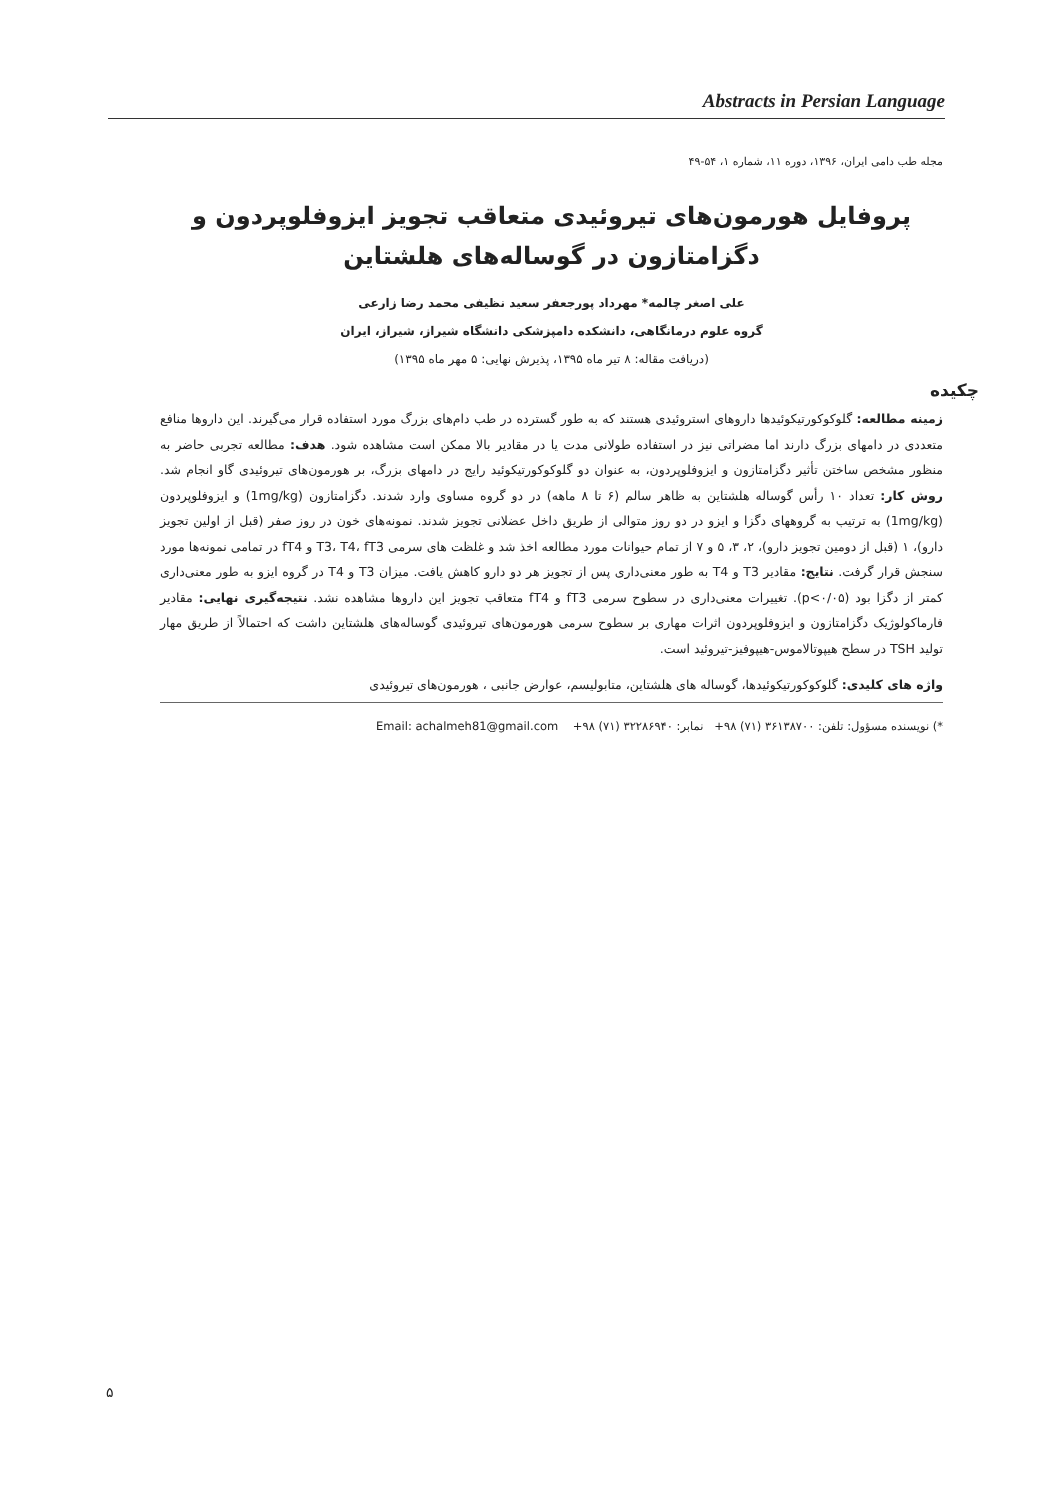Abstracts in Persian Language
مجله طب دامی ایران، ۱۳۹۶، دوره ۱۱، شماره ۱، ۵۴-۴۹
پروفایل هورمون‌های تیروئیدی متعاقب تجویز ایزوفلوپردون و دگزامتازون در گوساله‌های هلشتاین
علی اصغر چالمه* مهرداد پورجعفر سعید نظیفی محمد رضا زارعی
گروه علوم درمانگاهی، دانشکده دامپزشکی دانشگاه شیراز، شیراز، ایران
(دریافت مقاله: ۸ تیر ماه ۱۳۹۵، پذیرش نهایی: ۵ مهر ماه ۱۳۹۵)
چکیده
زمینه مطالعه: گلوکوکورتیکوئیدها داروهای استروئیدی هستند که به طور گسترده در طب دام‌های بزرگ مورد استفاده قرار می‌گیرند. این داروها منافع متعددی در دامهای بزرگ دارند اما مضراتی نیز در استفاده طولانی مدت یا در مقادیر بالا ممکن است مشاهده شود. هدف: مطالعه تجربی حاضر به منظور مشخص ساختن تأثیر دگزامتازون و ایزوفلوپردون، به عنوان دو گلوکوکورتیکوئید رایج در دامهای بزرگ، بر هورمون‌های تیروئیدی گاو انجام شد. روش کار: تعداد ۱۰ رأس گوساله هلشتاین به ظاهر سالم (۶ تا ۸ ماهه) در دو گروه مساوی وارد شدند. دگزامتازون (1mg/kg) و ایزوفلوپردون (1mg/kg) به ترتیب به گروههای دگزا و ایزو در دو روز متوالی از طریق داخل عضلانی تجویز شدند. نمونه‌های خون در روز صفر (قبل از اولین تجویز دارو)، ۱ (قبل از دومین تجویز دارو)، ۲، ۳، ۵ و ۷ از تمام حیوانات مورد مطالعه اخذ شد و غلظت های سرمی T3، T4، fT3 و fT4 در تمامی نمونه‌ها مورد سنجش قرار گرفت. نتایج: مقادیر T3 و T4 به طور معنی‌داری پس از تجویز هر دو دارو کاهش یافت. میزان T3 و T4 در گروه ایزو به طور معنی‌داری کمتر از دگزا بود (p<۰/۰۵). تغییرات معنی‌داری در سطوح سرمی fT3 و fT4 متعاقب تجویز این داروها مشاهده نشد. نتیجه‌گیری نهایی: مقادیر فارماکولوژیک دگزامتازون و ایزوفلوپردون اثرات مهاری بر سطوح سرمی هورمون‌های تیروئیدی گوساله‌های هلشتاین داشت که احتمالاً از طریق مهار تولید TSH در سطح هیپوتالاموس-هیپوفیز-تیروئید است.
واژه های کلیدی: گلوکوکورتیکوئیدها، گوساله های هلشتاین، متابولیسم، عوارض جانبی ، هورمون‌های تیروئیدی
*) نویسنده مسؤول: تلفن: ۳۶۱۳۸۷۰۰ (۷۱) ۹۸+ نمابر: ۳۲۲۸۶۹۴۰ (۷۱) ۹۸+ Email: achalmeh81@gmail.com
۵